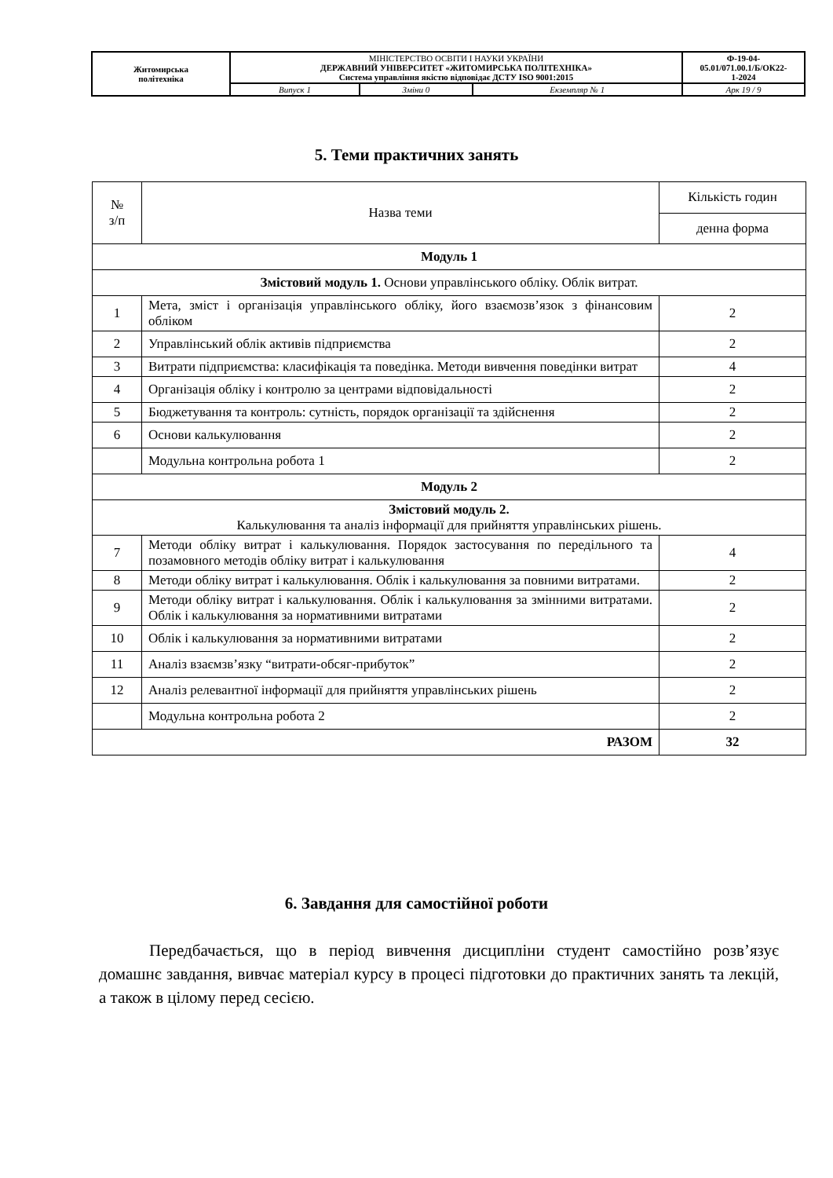| Житомирська політехніка | МІНІСТЕРСТВО ОСВІТИ І НАУКИ УКРАЇНИ ДЕРЖАВНИЙ УНІВЕРСИТЕТ «ЖИТОМИРСЬКА ПОЛІТЕХНІКА» Система управління якістю відповідає ДСТУ ISO 9001:2015 | | | Ф-19-04- 05.01/071.00.1/Б/ОК22- 1-2024 |
| | Випуск 1 | Зміни 0 | Екземпляр № 1 | Арк 19 / 9 |
5. Теми практичних занять
| № з/п | Назва теми | Кількість годин |
| --- | --- | --- |
| | | денна форма |
| Модуль 1 | | |
| Змістовий модуль 1. Основи управлінського обліку. Облік витрат. | | |
| 1 | Мета, зміст і організація управлінського обліку, його взаємозв’язок з фінансовим обліком | 2 |
| 2 | Управлінський облік активів підприємства | 2 |
| 3 | Витрати підприємства: класифікація та поведінка. Методи вивчення поведінки витрат | 4 |
| 4 | Організація обліку і контролю за центрами відповідальності | 2 |
| 5 | Бюджетування та контроль: сутність, порядок організації та здійснення | 2 |
| 6 | Основи калькулювання | 2 |
| | Модульна контрольна робота 1 | 2 |
| Модуль 2 | | |
| Змістовий модуль 2. Калькулювання та аналіз інформації для прийняття управлінських рішень. | | |
| 7 | Методи обліку витрат і калькулювання. Порядок застосування по передільного та позамовного методів обліку витрат і калькулювання | 4 |
| 8 | Методи обліку витрат і калькулювання. Облік і калькулювання за повними витратами. | 2 |
| 9 | Методи обліку витрат і калькулювання. Облік і калькулювання за змінними витратами. Облік і калькулювання за нормативними витратами | 2 |
| 10 | Облік і калькулювання за нормативними витратами | 2 |
| 11 | Аналіз взаємзв’язку “витрати-обсяг-прибуток” | 2 |
| 12 | Аналіз релевантної інформації для прийняття управлінських рішень | 2 |
| | Модульна контрольна робота 2 | 2 |
| РАЗОМ | | 32 |
6. Завдання для самостійної роботи
Передбачається, що в період вивчення дисципліни студент самостійно розв’язує домашнє завдання, вивчає матеріал курсу в процесі підготовки до практичних занять та лекцій, а також в цілому перед сесією.